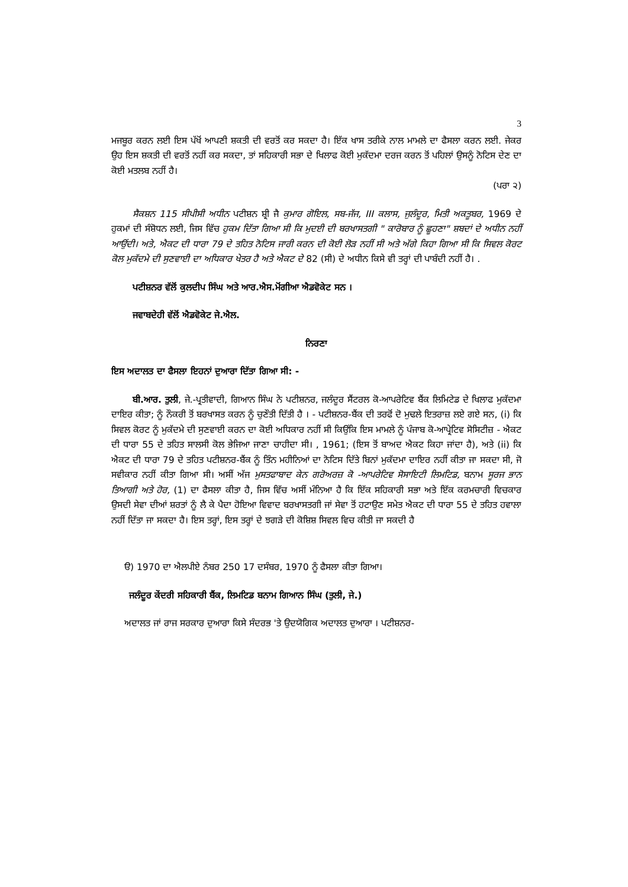3
ਮਜਬੂਰ ਕਰਨ ਲਈ ਇਸ ਪੱਖੋਂ ਆਪਣੀ ਸ਼ਕਤੀ ਦੀ ਵਰਤੋਂ ਕਰ ਸਕਦਾ ਹੈ। ਇੱਕ ਖਾਸ ਤਰੀਕੇ ਨਾਲ ਮਾਮਲੇ ਦਾ ਫੈਸਲਾ ਕਰਨ ਲਈ. ਜੇਕਰ ਉਹ ਇਸ ਸ਼ਕਤੀ ਦੀ ਵਰਤੋਂ ਨਹੀਂ ਕਰ ਸਕਦਾ, ਤਾਂ ਸਹਿਕਾਰੀ ਸਭਾ ਦੇ ਖਿਲਾਫ ਕੋਈ ਮੁਕੱਦਮਾ ਦਰਜ ਕਰਨ ਤੋਂ ਪਹਿਲਾਂ ਉਸਨੂੰ ਨੋਟਿਸ ਦੇਣ ਦਾ ਕੋਈ ਮਤਲਬ ਨਹੀਂ ਹੈ।
(ਪਰਾ ੨)
ਸੈਕਸ਼ਨ 115 ਸੀਪੀਸੀ ਅਧੀਨ ਪਟੀਸ਼ਨ ਸ਼੍ਰੀ ਜੈ ਕੁਮਾਰ ਗੋਇਲ, ਸਬ-ਜੱਜ, III ਕਲਾਸ, ਜੁਲੰਦੂਰ, ਮਿਤੀ ਅਕਤੂਬਰ, 1969 ਦੇ ਹੁਕਮਾਂ ਦੀ ਸੰਸ਼ੋਧਨ ਲਈ, ਜਿਸ ਵਿੱਚ ਹੁਕਮ ਦਿੱਤਾ ਗਿਆ ਸੀ ਕਿ ਮੁਦਈ ਦੀ ਬਰਖਾਸਤਗੀ " ਕਾਰੋਬਾਰ ਨੂੰ ਛੂਹਣਾ" ਸ਼ਬਦਾਂ ਦੇ ਅਧੀਨ ਨਹੀਂ ਆਉਂਦੀ। ਅਤੇ, ਐਕਟ ਦੀ ਧਾਰਾ 79 ਦੇ ਤਹਿਤ ਨੋਟਿਸ ਜਾਰੀ ਕਰਨ ਦੀ ਕੋਈ ਲੋੜ ਨਹੀਂ ਸੀ ਅਤੇ ਅੱਗੇ ਕਿਹਾ ਗਿਆ ਸੀ ਕਿ ਸਿਵਲ ਕੋਰਟ ਕੋਲ ਮੁਕੱਦਮੇ ਦੀ ਸੁਣਵਾਈ ਦਾ ਅਧਿਕਾਰ ਖੇਤਰ ਹੈ ਅਤੇ ਐਕਟ ਦੇ 82 (ਸੀ) ਦੇ ਅਧੀਨ ਕਿਸੇ ਵੀ ਤਰ੍ਹਾਂ ਦੀ ਪਾਬੰਦੀ ਨਹੀਂ ਹੈ। .
ਪਟੀਸ਼ਨਰ ਵੱਲੋਂ ਕੁਲਦੀਪ ਸਿੰਘ ਅਤੇ ਆਰ.ਐਸ.ਮੋਂਗੀਆ ਐਡਵੋਕੇਟ ਸਨ ।
ਜਵਾਬਦੇਹੀ ਵੱਲੋਂ ਐਡਵੋਕੇਟ ਜੇ.ਐਲ.
ਨਿਰਣਾ
ਇਸ ਅਦਾਲਤ ਦਾ ਫੈਸਲਾ ਇਹਨਾਂ ਦੁਆਰਾ ਦਿੱਤਾ ਗਿਆ ਸੀ: -
ਬੀ.ਆਰ. ਤੁਲੀ, ਜੇ.-ਪ੍ਰਤੀਵਾਦੀ, ਗਿਆਨ ਸਿੰਘ ਨੇ ਪਟੀਸ਼ਨਰ, ਜਲੰਦੂਰ ਸੈਂਟਰਲ ਕੋ-ਆਪਰੇਟਿਵ ਬੈਂਕ ਲਿਮਿਟੇਡ ਦੇ ਖਿਲਾਫ ਮੁਕੱਦਮਾ ਦਾਇਰ ਕੀਤਾ; ਨੂੰ ਨੌਕਰੀ ਤੋਂ ਬਰਖਾਸਤ ਕਰਨ ਨੂੰ ਚੁਣੌਤੀ ਦਿੱਤੀ ਹੈ । - ਪਟੀਸ਼ਨਰ-ਬੈਂਕ ਦੀ ਤਰਫੋਂ ਦੋ ਮੁਢਲੇ ਇਤਰਾਜ਼ ਲਏ ਗਏ ਸਨ, (i) ਕਿ ਸਿਵਲ ਕੋਰਟ ਨੂੰ ਮੁਕੱਦਮੇ ਦੀ ਸੁਣਵਾਈ ਕਰਨ ਦਾ ਕੋਈ ਅਧਿਕਾਰ ਨਹੀਂ ਸੀ ਕਿਉਂਕਿ ਇਸ ਮਾਮਲੇ ਨੂੰ ਪੰਜਾਬ ਕੋ-ਆਪ੍ਰੇਟਿਵ ਸੋਸਿਟੀਜ਼ - ਐਕਟ ਦੀ ਧਾਰਾ 55 ਦੇ ਤਹਿਤ ਸਾਲਸੀ ਕੋਲ ਭੇਜਿਆ ਜਾਣਾ ਚਾਹੀਦਾ ਸੀ। , 1961; (ਇਸ ਤੋਂ ਬਾਅਦ ਐਕਟ ਕਿਹਾ ਜਾਂਦਾ ਹੈ), ਅਤੇ (ii) ਕਿ ਐਕਟ ਦੀ ਧਾਰਾ 79 ਦੇ ਤਹਿਤ ਪਟੀਸ਼ਨਰ-ਬੈਂਕ ਨੂੰ ਤਿੰਨ ਮਹੀਨਿਆਂ ਦਾ ਨੋਟਿਸ ਦਿੱਤੇ ਬਿਨਾਂ ਮੁਕੱਦਮਾ ਦਾਇਰ ਨਹੀਂ ਕੀਤਾ ਜਾ ਸਕਦਾ ਸੀ, ਜੋ ਸਵੀਕਾਰ ਨਹੀਂ ਕੀਤਾ ਗਿਆ ਸੀ। ਅਸੀਂ ਅੱਜ ਮੁਸਤਫਾਬਾਦ ਕੇਨ ਗਰੋਅਰਜ਼ ਕੋ -ਆਪਰੇਟਿਵ ਸੋਸਾਇਟੀ ਲਿਮਟਿਡ, ਬਨਾਮ ਸੂਰਜ ਭਾਨ ਤਿਆਗੀ ਅਤੇ ਹੋਰ, (1) ਦਾ ਫੈਸਲਾ ਕੀਤਾ ਹੈ, ਜਿਸ ਵਿੱਚ ਅਸੀਂ ਮੰਨਿਆ ਹੈ ਕਿ ਇੱਕ ਸਹਿਕਾਰੀ ਸਭਾ ਅਤੇ ਇੱਕ ਕਰਮਚਾਰੀ ਵਿਚਕਾਰ ਉਸਦੀ ਸੇਵਾ ਦੀਆਂ ਸ਼ਰਤਾਂ ਨੂੰ ਲੈ ਕੇ ਪੈਦਾ ਹੋਇਆ ਵਿਵਾਦ ਬਰਖਾਸਤਗੀ ਜਾਂ ਸੇਵਾ ਤੋਂ ਹਟਾਉਣ ਸਮੇਤ ਐਕਟ ਦੀ ਧਾਰਾ 55 ਦੇ ਤਹਿਤ ਹਵਾਲਾ ਨਹੀਂ ਦਿੱਤਾ ਜਾ ਸਕਦਾ ਹੈ। ਇਸ ਤਰ੍ਹਾਂ, ਇਸ ਤਰ੍ਹਾਂ ਦੇ ਝਗੜੇ ਦੀ ਕੋਸ਼ਿਸ਼ ਸਿਵਲ ਵਿਚ ਕੀਤੀ ਜਾ ਸਕਦੀ ਹੈ
ੳ) 1970 ਦਾ ਐਲਪੀਏ ਨੰਬਰ 250 17 ਦਸੰਬਰ, 1970 ਨੂੰ ਫੈਸਲਾ ਕੀਤਾ ਗਿਆ।
ਜਲੰਦੂਰ ਕੇਂਦਰੀ ਸਹਿਕਾਰੀ ਬੈਂਕ, ਲਿਮਟਿਡ ਬਨਾਮ ਗਿਆਨ ਸਿੰਘ (ਤੁਲੀ, ਜੇ.)
ਅਦਾਲਤ ਜਾਂ ਰਾਜ ਸਰਕਾਰ ਦੁਆਰਾ ਕਿਸੇ ਸੰਦਰਭ 'ਤੇ ਉਦਯੋਗਿਕ ਅਦਾਲਤ ਦੁਆਰਾ । ਪਟੀਸ਼ਨਰ-